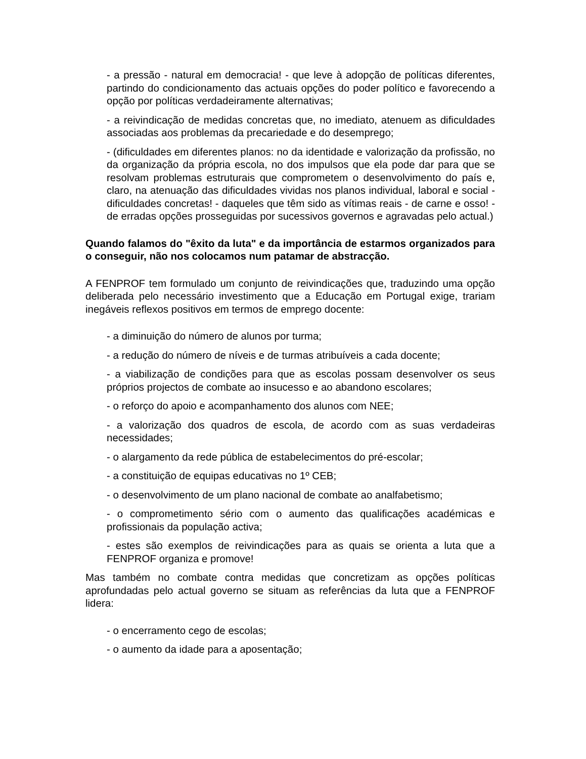- a pressão - natural em democracia! - que leve à adopção de políticas diferentes, partindo do condicionamento das actuais opções do poder político e favorecendo a opção por políticas verdadeiramente alternativas;
- a reivindicação de medidas concretas que, no imediato, atenuem as dificuldades associadas aos problemas da precariedade e do desemprego;
- (dificuldades em diferentes planos: no da identidade e valorização da profissão, no da organização da própria escola, no dos impulsos que ela pode dar para que se resolvam problemas estruturais que comprometem o desenvolvimento do país e, claro, na atenuação das dificuldades vividas nos planos individual, laboral e social - dificuldades concretas! - daqueles que têm sido as vítimas reais - de carne e osso! - de erradas opções prosseguidas por sucessivos governos e agravadas pelo actual.)
Quando falamos do "êxito da luta" e da importância de estarmos organizados para o conseguir, não nos colocamos num patamar de abstracção.
A FENPROF tem formulado um conjunto de reivindicações que, traduzindo uma opção deliberada pelo necessário investimento que a Educação em Portugal exige, trariam inegáveis reflexos positivos em termos de emprego docente:
- a diminuição do número de alunos por turma;
- a redução do número de níveis e de turmas atribuíveis a cada docente;
- a viabilização de condições para que as escolas possam desenvolver os seus próprios projectos de combate ao insucesso e ao abandono escolares;
- o reforço do apoio e acompanhamento dos alunos com NEE;
- a valorização dos quadros de escola, de acordo com as suas verdadeiras necessidades;
- o alargamento da rede pública de estabelecimentos do pré-escolar;
- a constituição de equipas educativas no 1º CEB;
- o desenvolvimento de um plano nacional de combate ao analfabetismo;
- o comprometimento sério com o aumento das qualificações académicas e profissionais da população activa;
- estes são exemplos de reivindicações para as quais se orienta a luta que a FENPROF organiza e promove!
Mas também no combate contra medidas que concretizam as opções políticas aprofundadas pelo actual governo se situam as referências da luta que a FENPROF lidera:
- o encerramento cego de escolas;
- o aumento da idade para a aposentação;